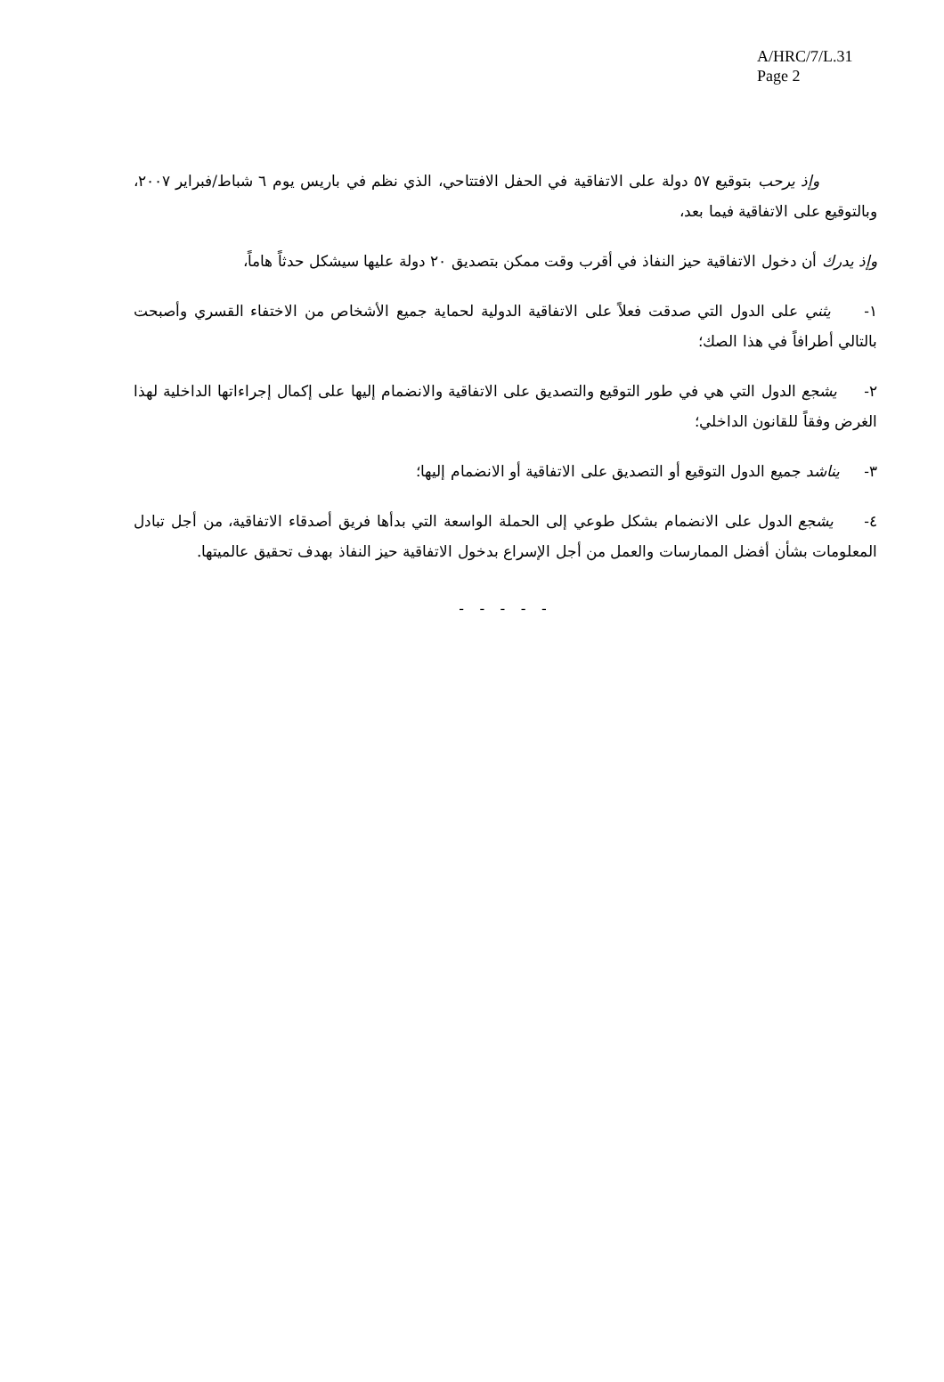A/HRC/7/L.31
Page 2
وإذ يرحب بتوقيع ٥٧ دولة على الاتفاقية في الحفل الافتتاحي، الذي نظم في باريس يوم ٦ شباط/فبراير ٢٠٠٧، وبالتوقيع على الاتفاقية فيما بعد،
وإذ يدرك أن دخول الاتفاقية حيز النفاذ في أقرب وقت ممكن بتصديق ٢٠ دولة عليها سيشكل حدثاً هاماً،
١- يثني على الدول التي صدقت فعلاً على الاتفاقية الدولية لحماية جميع الأشخاص من الاختفاء القسري وأصبحت بالتالي أطرافاً في هذا الصك؛
٢- يشجع الدول التي هي في طور التوقيع والتصديق على الاتفاقية والانضمام إليها على إكمال إجراءاتها الداخلية لهذا الغرض وفقاً للقانون الداخلي؛
٣- يناشد جميع الدول التوقيع أو التصديق على الاتفاقية أو الانضمام إليها؛
٤- يشجع الدول على الانضمام بشكل طوعي إلى الحملة الواسعة التي بدأها فريق أصدقاء الاتفاقية، من أجل تبادل المعلومات بشأن أفضل الممارسات والعمل من أجل الإسراع بدخول الاتفاقية حيز النفاذ بهدف تحقيق عالميتها.
- - - - -